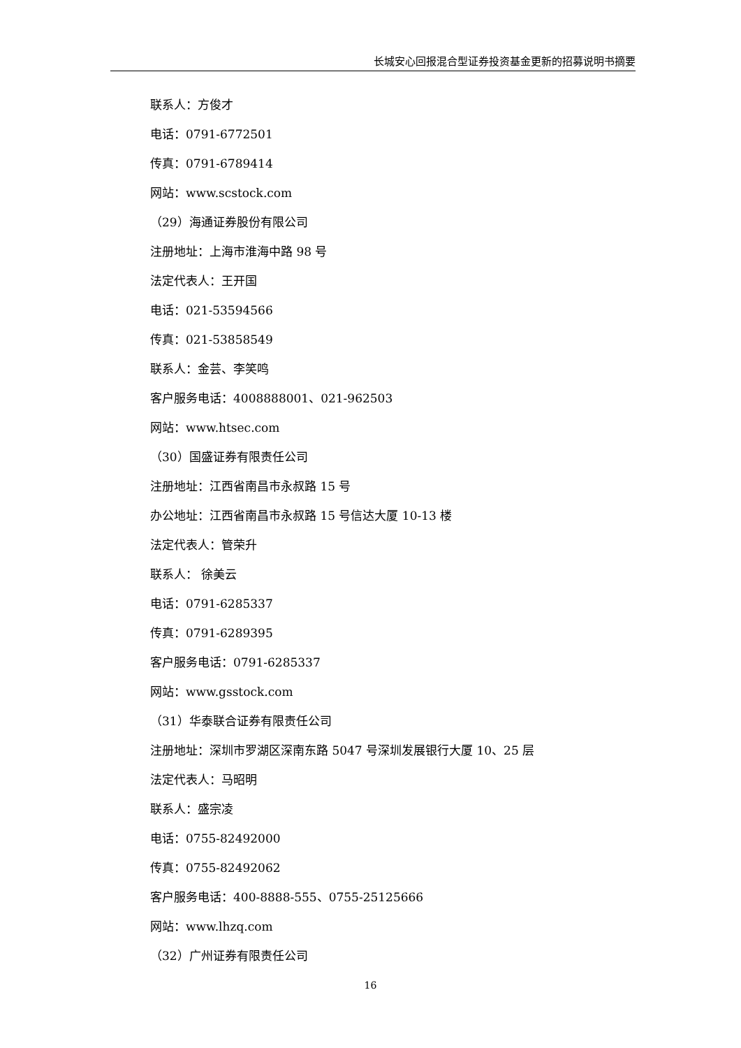长城安心回报混合型证券投资基金更新的招募说明书摘要
联系人：方俊才
电话：0791-6772501
传真：0791-6789414
网站：www.scstock.com
（29）海通证券股份有限公司
注册地址：上海市淮海中路 98 号
法定代表人：王开国
电话：021-53594566
传真：021-53858549
联系人：金芸、李笑鸣
客户服务电话：4008888001、021-962503
网站：www.htsec.com
（30）国盛证券有限责任公司
注册地址：江西省南昌市永叔路 15 号
办公地址：江西省南昌市永叔路 15 号信达大厦 10-13 楼
法定代表人：管荣升
联系人： 徐美云
电话：0791-6285337
传真：0791-6289395
客户服务电话：0791-6285337
网站：www.gsstock.com
（31）华泰联合证券有限责任公司
注册地址：深圳市罗湖区深南东路 5047 号深圳发展银行大厦 10、25 层
法定代表人：马昭明
联系人：盛宗凌
电话：0755-82492000
传真：0755-82492062
客户服务电话：400-8888-555、0755-25125666
网站：www.lhzq.com
（32）广州证券有限责任公司
16